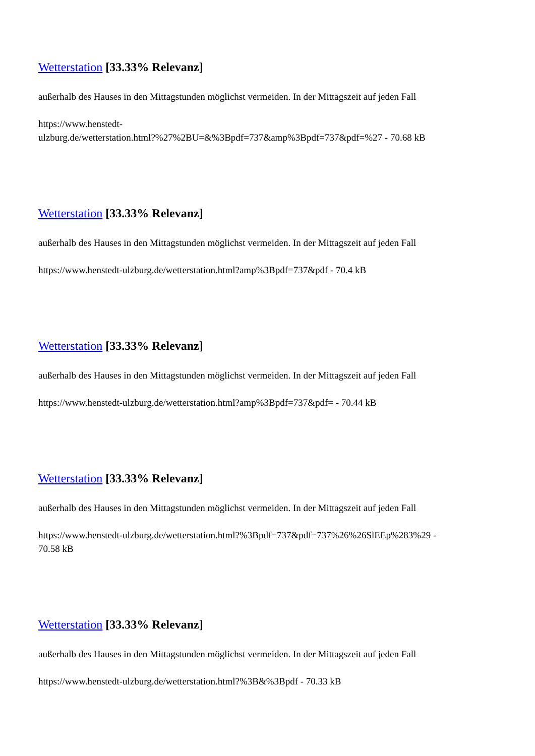Wetterstation [33.33% Relevanz]
außerhalb des Hauses in den Mittagstunden möglichst vermeiden. In der Mittagszeit auf jeden Fall
https://www.henstedt-
ulzburg.de/wetterstation.html?%27%2BU=&%3Bpdf=737&amp%3Bpdf=737&pdf=%27 - 70.68 kB
Wetterstation [33.33% Relevanz]
außerhalb des Hauses in den Mittagstunden möglichst vermeiden. In der Mittagszeit auf jeden Fall
https://www.henstedt-ulzburg.de/wetterstation.html?amp%3Bpdf=737&pdf - 70.4 kB
Wetterstation [33.33% Relevanz]
außerhalb des Hauses in den Mittagstunden möglichst vermeiden. In der Mittagszeit auf jeden Fall
https://www.henstedt-ulzburg.de/wetterstation.html?amp%3Bpdf=737&pdf= - 70.44 kB
Wetterstation [33.33% Relevanz]
außerhalb des Hauses in den Mittagstunden möglichst vermeiden. In der Mittagszeit auf jeden Fall
https://www.henstedt-ulzburg.de/wetterstation.html?%3Bpdf=737&pdf=737%26%26SlEEp%283%29 -
70.58 kB
Wetterstation [33.33% Relevanz]
außerhalb des Hauses in den Mittagstunden möglichst vermeiden. In der Mittagszeit auf jeden Fall
https://www.henstedt-ulzburg.de/wetterstation.html?%3B&%3Bpdf - 70.33 kB